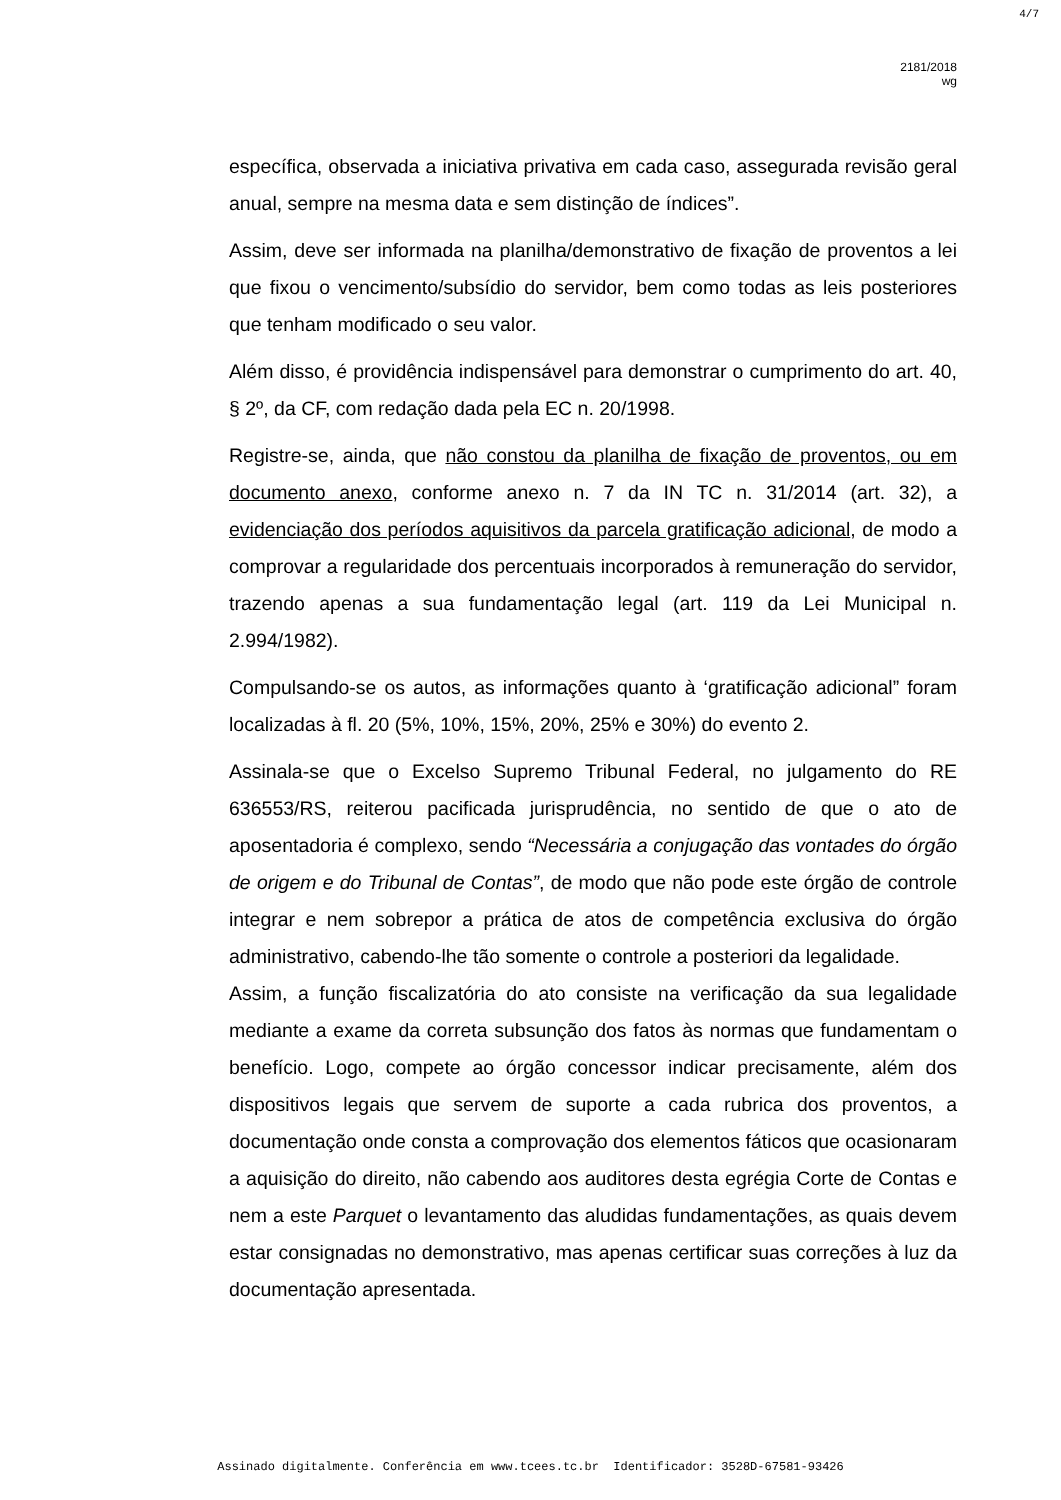4/7
2181/2018
wg
específica, observada a iniciativa privativa em cada caso, assegurada revisão geral anual, sempre na mesma data e sem distinção de índices”.
Assim, deve ser informada na planilha/demonstrativo de fixação de proventos a lei que fixou o vencimento/subsídio do servidor, bem como todas as leis posteriores que tenham modificado o seu valor.
Além disso, é providência indispensável para demonstrar o cumprimento do art. 40, § 2º, da CF, com redação dada pela EC n. 20/1998.
Registre-se, ainda, que não constou da planilha de fixação de proventos, ou em documento anexo, conforme anexo n. 7 da IN TC n. 31/2014 (art. 32), a evidenciação dos períodos aquisitivos da parcela gratificação adicional, de modo a comprovar a regularidade dos percentuais incorporados à remuneração do servidor, trazendo apenas a sua fundamentação legal (art. 119 da Lei Municipal n. 2.994/1982).
Compulsando-se os autos, as informações quanto à ‘gratificação adicional” foram localizadas à fl. 20 (5%, 10%, 15%, 20%, 25% e 30%) do evento 2.
Assinala-se que o Excelso Supremo Tribunal Federal, no julgamento do RE 636553/RS, reiterou pacificada jurisprudência, no sentido de que o ato de aposentadoria é complexo, sendo “Necessária a conjugação das vontades do órgão de origem e do Tribunal de Contas”, de modo que não pode este órgão de controle integrar e nem sobrepor a prática de atos de competência exclusiva do órgão administrativo, cabendo-lhe tão somente o controle a posteriori da legalidade.
Assim, a função fiscalizatória do ato consiste na verificação da sua legalidade mediante a exame da correta subsunção dos fatos às normas que fundamentam o benefício. Logo, compete ao órgão concessor indicar precisamente, além dos dispositivos legais que servem de suporte a cada rubrica dos proventos, a documentação onde consta a comprovação dos elementos fáticos que ocasionaram a aquisição do direito, não cabendo aos auditores desta egrégia Corte de Contas e nem a este Parquet o levantamento das aludidas fundamentações, as quais devem estar consignadas no demonstrativo, mas apenas certificar suas correções à luz da documentação apresentada.
Assinado digitalmente. Conferência em www.tcees.tc.br Identificador: 3528D-67581-93426